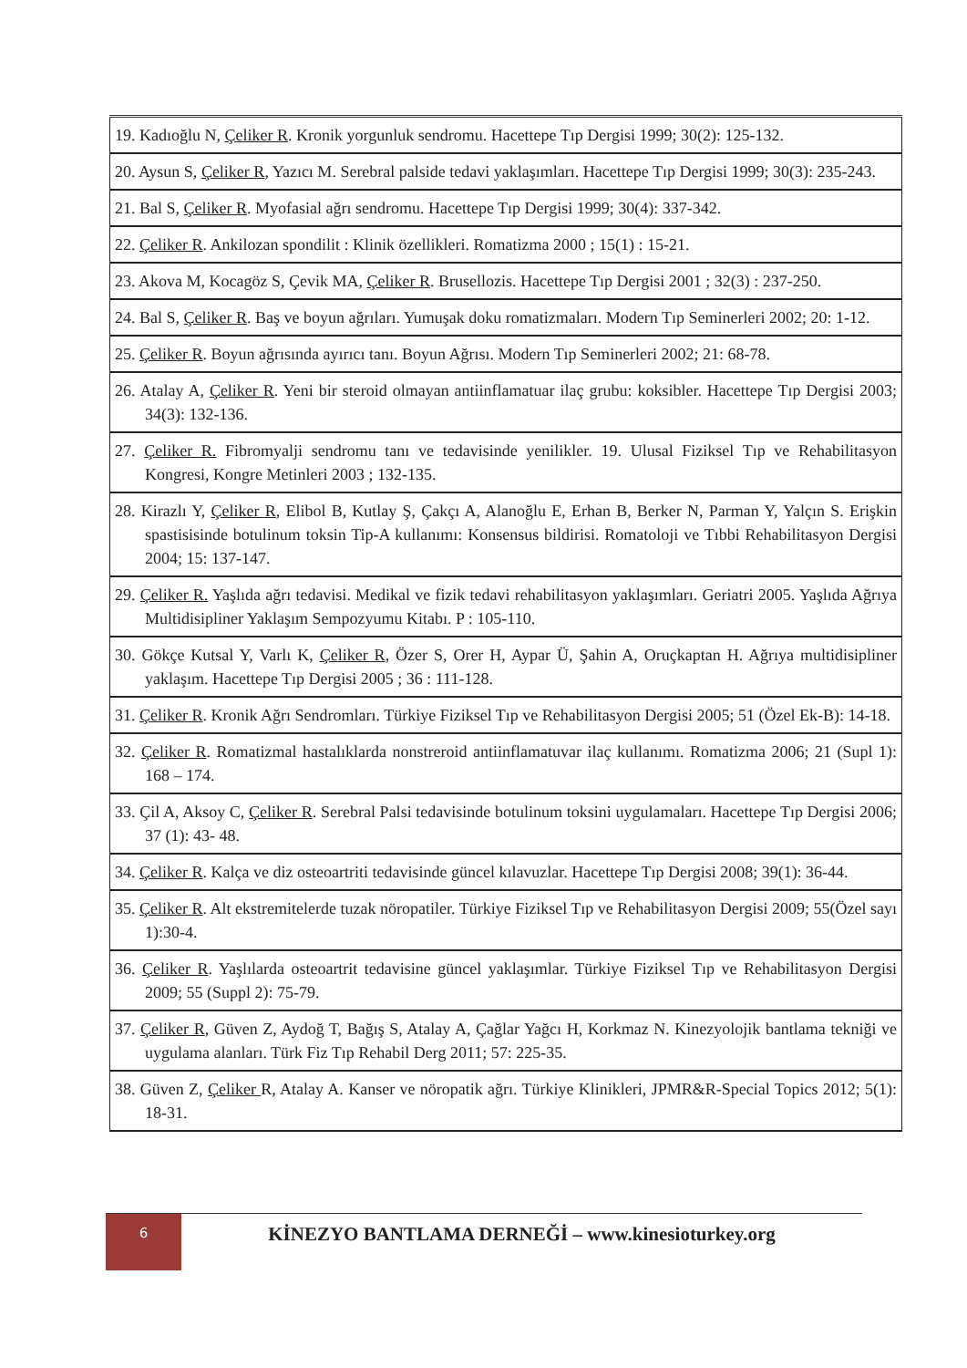| 19. Kadıoğlu N, Çeliker R . Kronik yorgunluk sendromu. Hacettepe Tıp Dergisi 1999; 30(2): 125-132. |
| 20. Aysun S, Çeliker R , Yazıcı M. Serebral palside tedavi yaklaşımları. Hacettepe Tıp Dergisi 1999; 30(3): 235-243. |
| 21. Bal S, Çeliker R . Myofasial ağrı sendromu. Hacettepe Tıp Dergisi 1999; 30(4): 337-342. |
| 22. Çeliker R . Ankilozan spondilit : Klinik özellikleri. Romatizma 2000 ; 15(1) : 15-21. |
| 23. Akova M, Kocagöz S, Çevik MA, Çeliker R . Brusellozis. Hacettepe Tıp Dergisi 2001 ; 32(3) : 237-250. |
| 24. Bal S, Çeliker R . Baş ve boyun ağrıları. Yumuşak doku romatizmaları. Modern Tıp Seminerleri 2002; 20: 1-12. |
| 25. Çeliker R . Boyun ağrısında ayırıcı tanı. Boyun Ağrısı. Modern Tıp Seminerleri 2002; 21: 68-78. |
| 26. Atalay A, Çeliker R . Yeni bir steroid olmayan antiinflamatuar ilaç grubu: koksibler. Hacettepe Tıp Dergisi 2003; 34(3): 132-136. |
| 27. Çeliker R. Fibromyalji sendromu tanı ve tedavisinde yenilikler. 19. Ulusal Fiziksel Tıp ve Rehabilitasyon Kongresi, Kongre Metinleri 2003 ; 132-135. |
| 28. Kirazlı Y, Çeliker R , Elibol B, Kutlay Ş, Çakçı A, Alanoğlu E, Erhan B, Berker N, Parman Y, Yalçın S. Erişkin spastisisinde botulinum toksin Tip-A kullanımı: Konsensus bildirisi. Romatoloji ve Tıbbi Rehabilitasyon Dergisi 2004; 15: 137-147. |
| 29. Çeliker R. Yaşlıda ağrı tedavisi. Medikal ve fizik tedavi rehabilitasyon yaklaşımları. Geriatri 2005. Yaşlıda Ağrıya Multidisipliner Yaklaşım Sempozyumu Kitabı. P : 105-110. |
| 30. Gökçe Kutsal Y, Varlı K, Çeliker R , Özer S, Orer H, Aypar Ü, Şahin A, Oruçkaptan H. Ağrıya multidisipliner yaklaşım. Hacettepe Tıp Dergisi 2005 ; 36 : 111-128. |
| 31. Çeliker R . Kronik Ağrı Sendromları. Türkiye Fiziksel Tıp ve Rehabilitasyon Dergisi 2005; 51 (Özel Ek-B): 14-18. |
| 32. Çeliker R . Romatizmal hastalıklarda nonstreroid antiinflamatuvar ilaç kullanımı. Romatizma 2006; 21 (Supl 1): 168 – 174. |
| 33. Çil A, Aksoy C, Çeliker R . Serebral Palsi tedavisinde botulinum toksini uygulamaları. Hacettepe Tıp Dergisi 2006; 37 (1): 43- 48. |
| 34. Çeliker R . Kalça ve diz osteoartriti tedavisinde güncel kılavuzlar. Hacettepe Tıp Dergisi 2008; 39(1): 36-44. |
| 35. Çeliker R . Alt ekstremitelerde tuzak nöropatiler. Türkiye Fiziksel Tıp ve Rehabilitasyon Dergisi 2009; 55(Özel sayı 1):30-4. |
| 36. Çeliker R . Yaşlılarda osteoartrit tedavisine güncel yaklaşımlar. Türkiye Fiziksel Tıp ve Rehabilitasyon Dergisi 2009; 55 (Suppl 2): 75-79. |
| 37. Çeliker R , Güven Z, Aydoğ T, Bağış S, Atalay A, Çağlar Yağcı H, Korkmaz N. Kinezyolojik bantlama tekniği ve uygulama alanları. Türk Fiz Tıp Rehabil Derg 2011; 57: 225-35. |
| 38. Güven Z, Çeliker R, Atalay A. Kanser ve nöropatik ağrı. Türkiye Klinikleri, JPMR&R-Special Topics 2012; 5(1): 18-31. |
6
KİNEZYO BANTLAMA DERNEĞİ – www.kinesioturkey.org